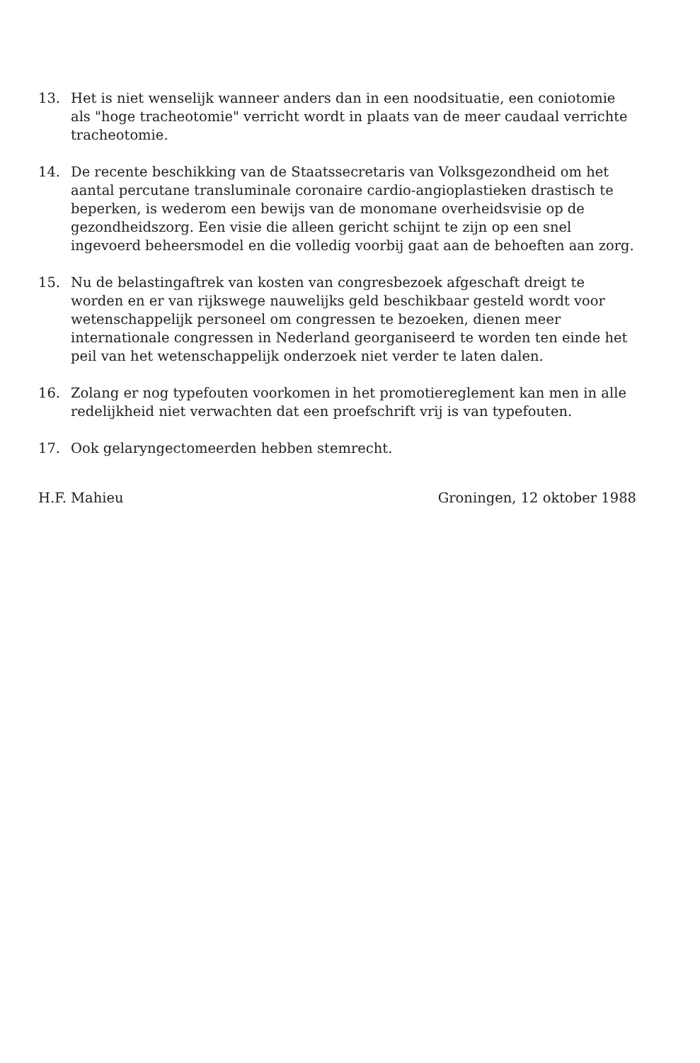13. Het is niet wenselijk wanneer anders dan in een noodsituatie, een coniotomie als "hoge tracheotomie" verricht wordt in plaats van de meer caudaal verrichte tracheotomie.
14. De recente beschikking van de Staatssecretaris van Volksgezondheid om het aantal percutane transluminale coronaire cardio-angioplastieken drastisch te beperken, is wederom een bewijs van de monomane overheidsvisie op de gezondheidszorg. Een visie die alleen gericht schijnt te zijn op een snel ingevoerd beheersmodel en die volledig voorbij gaat aan de behoeften aan zorg.
15. Nu de belastingaftrek van kosten van congresbezoek afgeschaft dreigt te worden en er van rijkswege nauwelijks geld beschikbaar gesteld wordt voor wetenschappelijk personeel om congressen te bezoeken, dienen meer internationale congressen in Nederland georganiseerd te worden ten einde het peil van het wetenschappelijk onderzoek niet verder te laten dalen.
16. Zolang er nog typefouten voorkomen in het promotiereglement kan men in alle redelijkheid niet verwachten dat een proefschrift vrij is van typefouten.
17. Ook gelaryngectomeerden hebben stemrecht.
H.F. Mahieu Groningen, 12 oktober 1988